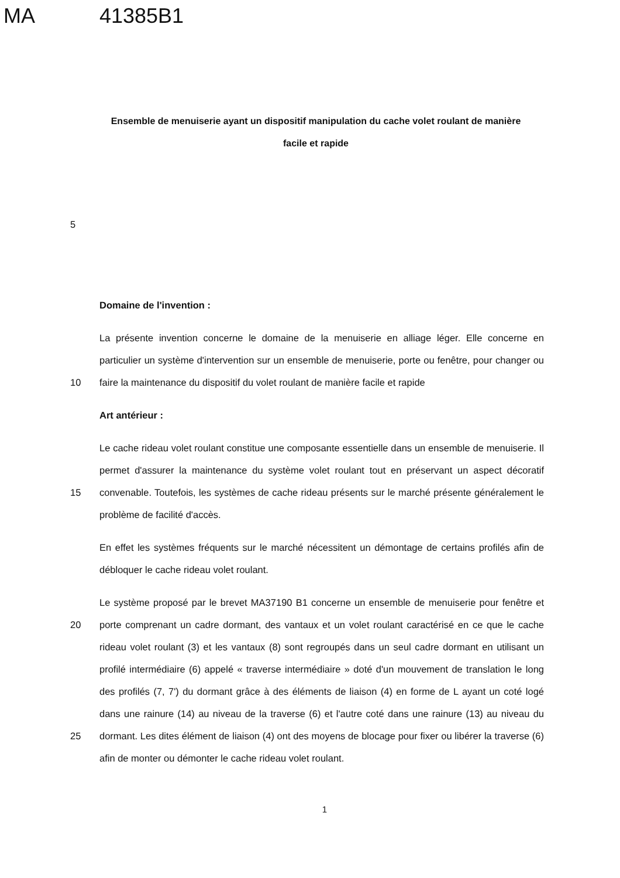MA 41385B1
Ensemble de menuiserie ayant un dispositif manipulation du cache volet roulant de manière facile et rapide
5
Domaine de l'invention :
10 La présente invention concerne le domaine de la menuiserie en alliage léger. Elle concerne en particulier un système d'intervention sur un ensemble de menuiserie, porte ou fenêtre, pour changer ou faire la maintenance du dispositif du volet roulant de manière facile et rapide
Art antérieur :
15 Le cache rideau volet roulant constitue une composante essentielle dans un ensemble de menuiserie. Il permet d'assurer la maintenance du système volet roulant tout en préservant un aspect décoratif convenable. Toutefois, les systèmes de cache rideau présents sur le marché présente généralement le problème de facilité d'accès.
En effet les systèmes fréquents sur le marché nécessitent un démontage de certains profilés afin de débloquer le cache rideau volet roulant.
20
25
Le système proposé par le brevet MA37190 B1 concerne un ensemble de menuiserie pour fenêtre et porte comprenant un cadre dormant, des vantaux et un volet roulant caractérisé en ce que le cache rideau volet roulant (3) et les vantaux (8) sont regroupés dans un seul cadre dormant en utilisant un profilé intermédiaire (6) appelé « traverse intermédiaire » doté d'un mouvement de translation le long des profilés (7, 7') du dormant grâce à des éléments de liaison (4) en forme de L ayant un coté logé dans une rainure (14) au niveau de la traverse (6) et l'autre coté dans une rainure (13) au niveau du dormant. Les dites élément de liaison (4) ont des moyens de blocage pour fixer ou libérer la traverse (6) afin de monter ou démonter le cache rideau volet roulant.
1